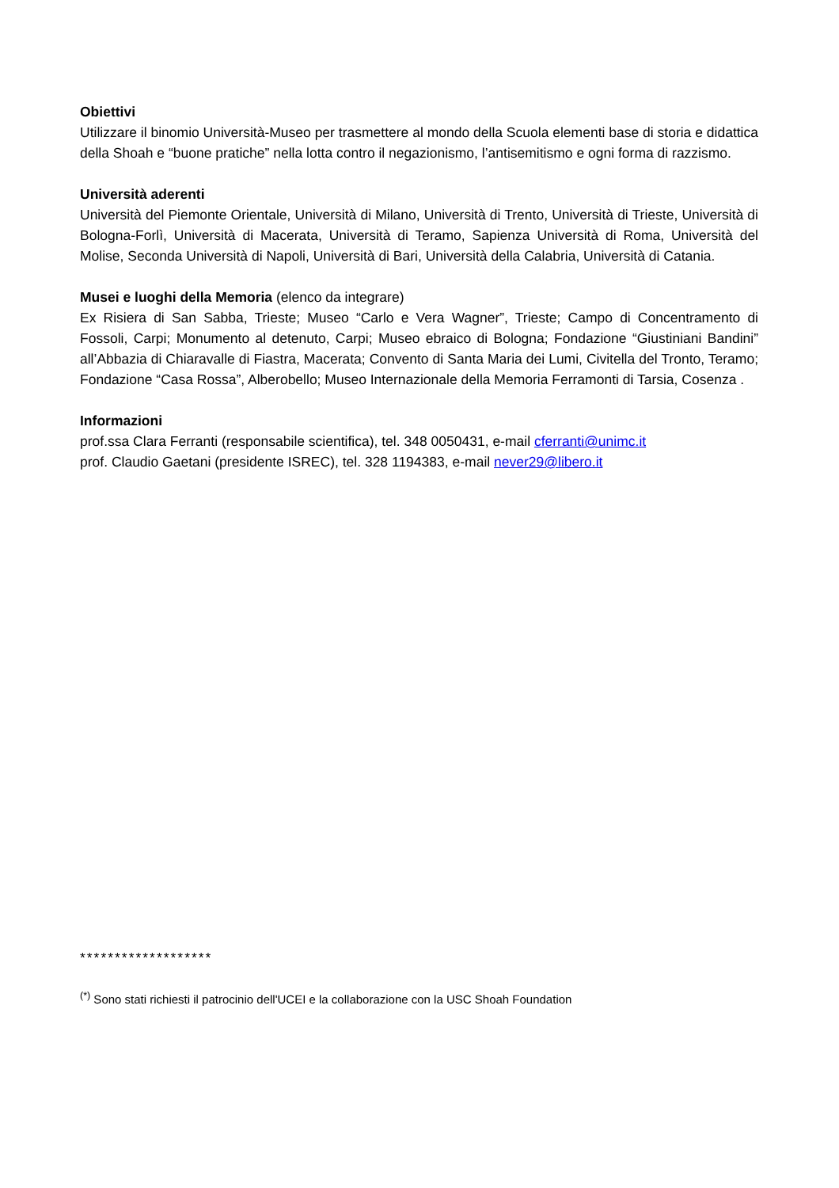Obiettivi
Utilizzare il binomio Università-Museo per trasmettere al mondo della Scuola elementi base di storia e didattica della Shoah e “buone pratiche” nella lotta contro il negazionismo, l’antisemitismo e ogni forma di razzismo.
Università aderenti
Università del Piemonte Orientale, Università di Milano, Università di Trento, Università di Trieste, Università di Bologna-Forlì, Università di Macerata, Università di Teramo, Sapienza Università di Roma, Università del Molise, Seconda Università di Napoli, Università di Bari, Università della Calabria, Università di Catania.
Musei e luoghi della Memoria (elenco da integrare)
Ex Risiera di San Sabba, Trieste; Museo “Carlo e Vera Wagner”, Trieste; Campo di Concentramento di Fossoli, Carpi; Monumento al detenuto, Carpi; Museo ebraico di Bologna; Fondazione “Giustiniani Bandini” all’Abbazia di Chiaravalle di Fiastra, Macerata; Convento di Santa Maria dei Lumi, Civitella del Tronto, Teramo; Fondazione “Casa Rossa”, Alberobello; Museo Internazionale della Memoria Ferramonti di Tarsia, Cosenza .
Informazioni
prof.ssa Clara Ferranti (responsabile scientifica), tel. 348 0050431, e-mail cferranti@unimc.it
prof. Claudio Gaetani (presidente ISREC), tel. 328 1194383, e-mail never29@libero.it
*******************
<sup>(*)</sup> Sono stati richiesti il patrocinio dell'UCEI e la collaborazione con la USC Shoah Foundation